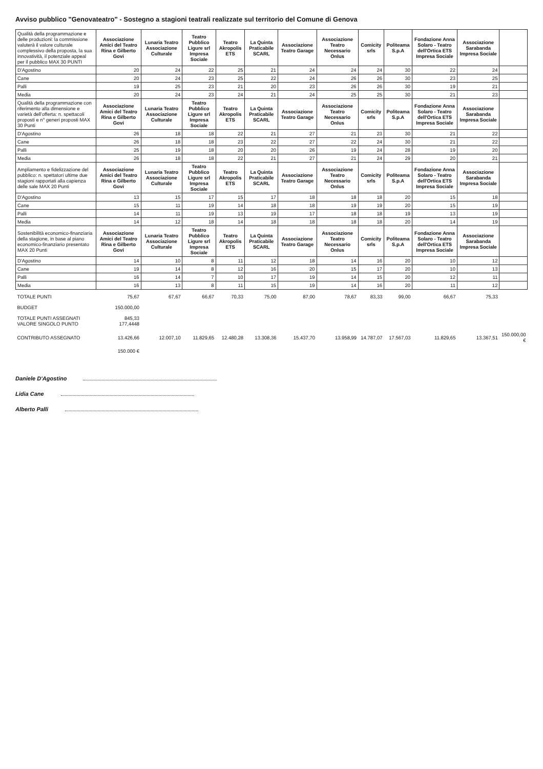Avviso pubblico "Genovateatro" - Sostegno a stagioni teatrali realizzate sul territorio del Comune di Genova
| Qualità della programmazione e delle produzioni: la commissione valuterà il valore culturale complessivo della proposta, la sua innovatività, il potenziale appeal per il pubblico MAX 30 PUNTI | Associazione Amici del Teatro Rina e Gilberto Govi | Lunaria Teatro Associazione Culturale | Teatro Pubblico Ligure srl Impresa Sociale | Teatro Akropolis ETS | La Quinta Praticabile SCARL | Associazione Teatro Garage | Associazione Teatro Necessario Onlus | Comicity srls | Politeama S.p.A | Fondazione Anna Solaro - Teatro dell'Ortica ETS Impresa Sociale | Associazione Sarabanda Impresa Sociale | |
| D'Agostino | 20 | 24 | 22 | 25 | 21 | 24 | 24 | 24 | 30 | 22 | 24 | |
| Cane | 20 | 24 | 23 | 25 | 22 | 24 | 26 | 26 | 30 | 23 | 25 | |
| Palli | 19 | 25 | 23 | 21 | 20 | 23 | 26 | 26 | 30 | 19 | 21 | |
| Media | 20 | 24 | 23 | 24 | 21 | 24 | 25 | 25 | 30 | 21 | 23 | |
| Qualità della programmazione con riferimento alla dimensione e varietà dell'offerta: n. spettacoli proposti e n° generi proposti MAX 30 Punti | Associazione Amici del Teatro Rina e Gilberto Govi | Lunaria Teatro Associazione Culturale | Teatro Pubblico Ligure srl Impresa Sociale | Teatro Akropolis ETS | La Quinta Praticabile SCARL | Associazione Teatro Garage | Associazione Teatro Necessario Onlus | Comicity srls | Politeama S.p.A | Fondazione Anna Solaro - Teatro dell'Ortica ETS Impresa Sociale | Associazione Sarabanda Impresa Sociale | |
| D'Agostino | 26 | 18 | 18 | 22 | 21 | 27 | 21 | 23 | 30 | 21 | 22 | |
| Cane | 26 | 18 | 18 | 23 | 22 | 27 | 22 | 24 | 30 | 21 | 22 | |
| Palli | 25 | 19 | 18 | 20 | 20 | 26 | 19 | 24 | 28 | 19 | 20 | |
| Media | 26 | 18 | 18 | 22 | 21 | 27 | 21 | 24 | 29 | 20 | 21 | |
| Ampliamento e fidelizzazione del pubblico: n. spettatori ultime due stagioni rapportati alla capienza delle sale MAX 20 Punti | Associazione Amici del Teatro Rina e Gilberto Govi | Lunaria Teatro Associazione Culturale | Teatro Pubblico Ligure srl Impresa Sociale | Teatro Akropolis ETS | La Quinta Praticabile SCARL | Associazione Teatro Garage | Associazione Teatro Necessario Onlus | Comicity srls | Politeama S.p.A | Fondazione Anna Solaro - Teatro dell'Ortica ETS Impresa Sociale | Associazione Sarabanda Impresa Sociale | |
| D'Agostino | 13 | 15 | 17 | 15 | 17 | 18 | 18 | 18 | 20 | 15 | 18 | |
| Cane | 15 | 11 | 19 | 14 | 18 | 18 | 19 | 19 | 20 | 15 | 19 | |
| Palli | 14 | 11 | 19 | 13 | 19 | 17 | 18 | 18 | 19 | 13 | 19 | |
| Media | 14 | 12 | 18 | 14 | 18 | 18 | 18 | 18 | 20 | 14 | 19 | |
| Sostenibilità economico-finanziaria della stagione, in base al piano economico-finanziario presentato MAX 20 Punti | Associazione Amici del Teatro Rina e Gilberto Govi | Lunaria Teatro Associazione Culturale | Teatro Pubblico Ligure srl Impresa Sociale | Teatro Akropolis ETS | La Quinta Praticabile SCARL | Associazione Teatro Garage | Associazione Teatro Necessario Onlus | Comicity srls | Politeama S.p.A | Fondazione Anna Solaro - Teatro dell'Ortica ETS Impresa Sociale | Associazione Sarabanda Impresa Sociale | |
| D'Agostino | 14 | 10 | 8 | 11 | 12 | 18 | 14 | 16 | 20 | 10 | 12 | |
| Cane | 19 | 14 | 8 | 12 | 16 | 20 | 15 | 17 | 20 | 10 | 13 | |
| Palli | 16 | 14 | 7 | 10 | 17 | 19 | 14 | 15 | 20 | 12 | 11 | |
| Media | 16 | 13 | 8 | 11 | 15 | 19 | 14 | 16 | 20 | 11 | 12 | |
| TOTALE PUNTI | 75,67 | 67,67 | 66,67 | 70,33 | 75,00 | 87,00 | 78,67 | 83,33 | 99,00 | 66,67 | 75,33 | |
| BUDGET | 150.000,00 | | | | | | | | | | | |
| TOTALE PUNTI ASSEGNATI VALORE SINGOLO PUNTO | 845,33 177,4448 | | | | | | | | | | | |
| CONTRIBUTO ASSEGNATO | 13.426,66 | 12.007,10 | 11.829,65 | 12.480,28 | 13.308,36 | 15.437,70 | 13.958,99 | 14.787,07 | 17.567,03 | 11.829,65 | 13.367,51 | 150.000,00 € |
| | 150.000 € | | | | | | | | | | | |
Daniele D'Agostino
Lidia Cane
Alberto Palli